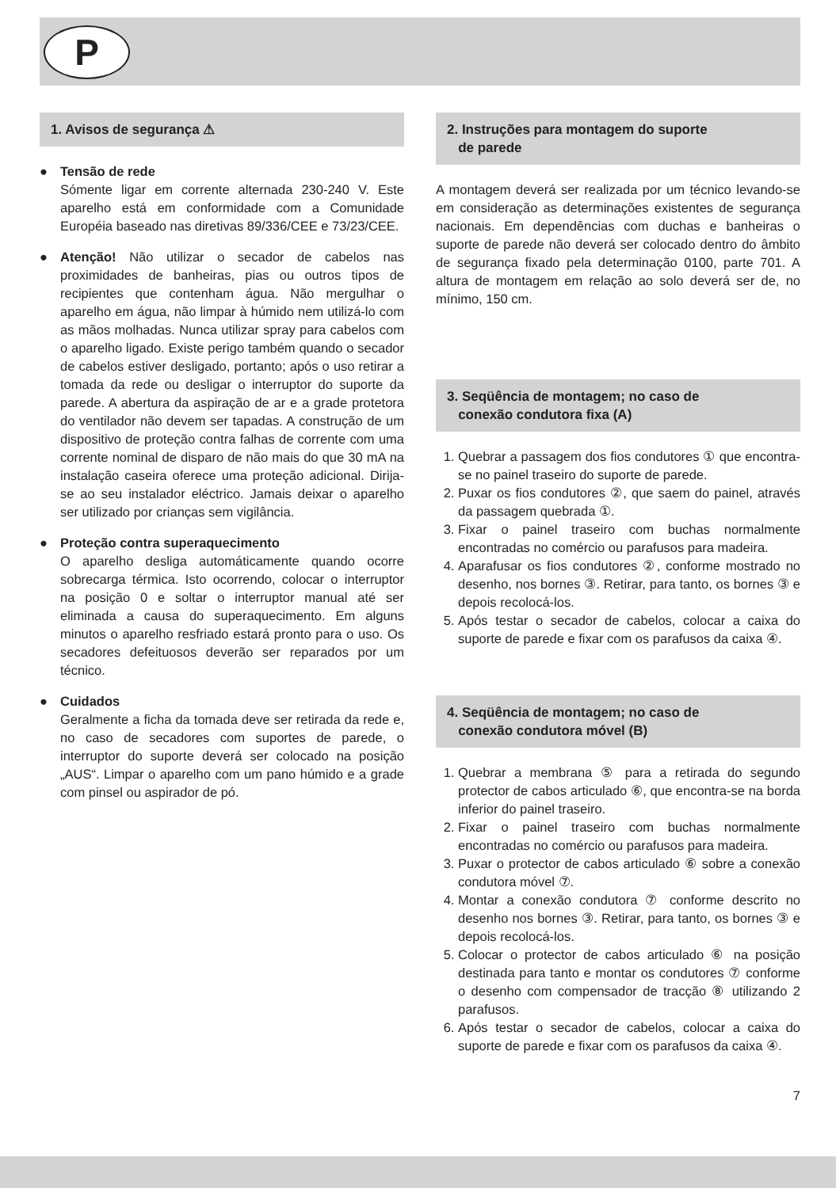P
1. Avisos de segurança ⚠
● Tensão de rede
Sómente ligar em corrente alternada 230-240 V. Este aparelho está em conformidade com a Comunidade Européia baseado nas diretivas 89/336/CEE e 73/23/CEE.
● Atenção! Não utilizar o secador de cabelos nas proximidades de banheiras, pias ou outros tipos de recipientes que contenham água. Não mergulhar o aparelho em água, não limpar à húmido nem utilizá-lo com as mãos molhadas. Nunca utilizar spray para cabelos com o aparelho ligado. Existe perigo também quando o secador de cabelos estiver desligado, portanto; após o uso retirar a tomada da rede ou desligar o interruptor do suporte da parede. A abertura da aspiração de ar e a grade protetora do ventilador não devem ser tapadas. A construção de um dispositivo de proteção contra falhas de corrente com uma corrente nominal de disparo de não mais do que 30 mA na instalação caseira oferece uma proteção adicional. Dirija-se ao seu instalador eléctrico. Jamais deixar o aparelho ser utilizado por crianças sem vigilância.
● Proteção contra superaquecimento
O aparelho desliga automáticamente quando ocorre sobrecarga térmica. Isto ocorrendo, colocar o interruptor na posição 0 e soltar o interruptor manual até ser eliminada a causa do superaquecimento. Em alguns minutos o aparelho resfriado estará pronto para o uso. Os secadores defeituosos deverão ser reparados por um técnico.
● Cuidados
Geralmente a ficha da tomada deve ser retirada da rede e, no caso de secadores com suportes de parede, o interruptor do suporte deverá ser colocado na posição „AUS“. Limpar o aparelho com um pano húmido e a grade com pinsel ou aspirador de pó.
2. Instruções para montagem do suporte
de parede
A montagem deverá ser realizada por um técnico levando-se em consideração as determinações existentes de segurança nacionais. Em dependências com duchas e banheiras o suporte de parede não deverá ser colocado dentro do âmbito de segurança fixado pela determinação 0100, parte 701. A altura de montagem em relação ao solo deverá ser de, no mínimo, 150 cm.
3. Seqüência de montagem; no caso de
conexão condutora fixa (A)
1. Quebrar a passagem dos fios condutores ① que encontra-se no painel traseiro do suporte de parede.
2. Puxar os fios condutores ②, que saem do painel, através da passagem quebrada ①.
3. Fixar o painel traseiro com buchas normalmente encontradas no comércio ou parafusos para madeira.
4. Aparafusar os fios condutores ②, conforme mostrado no desenho, nos bornes ③. Retirar, para tanto, os bornes ③ e depois recolocá-los.
5. Após testar o secador de cabelos, colocar a caixa do suporte de parede e fixar com os parafusos da caixa ④.
4. Seqüência de montagem; no caso de
conexão condutora móvel (B)
1. Quebrar a membrana ⑤ para a retirada do segundo protector de cabos articulado ⑥, que encontra-se na borda inferior do painel traseiro.
2. Fixar o painel traseiro com buchas normalmente encontradas no comércio ou parafusos para madeira.
3. Puxar o protector de cabos articulado ⑥ sobre a conexão condutora móvel ⑦.
4. Montar a conexão condutora ⑦ conforme descrito no desenho nos bornes ③. Retirar, para tanto, os bornes ③ e depois recolocá-los.
5. Colocar o protector de cabos articulado ⑥ na posição destinada para tanto e montar os condutores ⑦ conforme o desenho com compensador de tracção ⑧ utilizando 2 parafusos.
6. Após testar o secador de cabelos, colocar a caixa do suporte de parede e fixar com os parafusos da caixa ④.
7